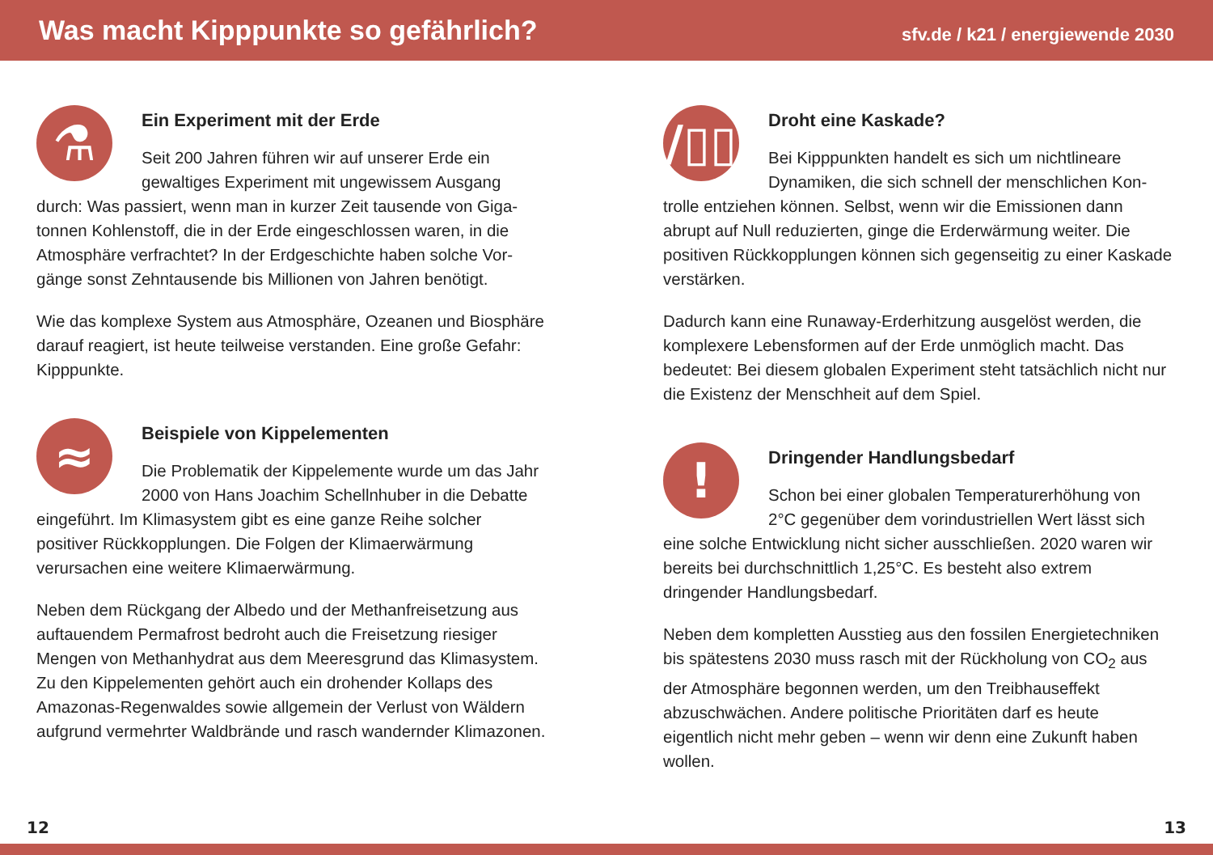Was macht Kipppunkte so gefährlich?
sfv.de / k21 / energiewende 2030
⚗
Ein Experiment mit der Erde
Seit 200 Jahren führen wir auf unserer Erde ein gewaltiges Experiment mit ungewissem Ausgang durch: Was passiert, wenn man in kurzer Zeit tausende von Giga­tonnen Kohlenstoff, die in der Erde eingeschlossen waren, in die Atmosphäre verfrachtet? In der Erdgeschichte haben solche Vor­gänge sonst Zehntausende bis Millionen von Jahren benötigt.
Wie das komplexe System aus Atmosphäre, Ozeanen und Biosphäre darauf reagiert, ist heute teilweise verstanden. Eine große Gefahr: Kipppunkte.
≈
Beispiele von Kippelementen
Die Problematik der Kippelemente wurde um das Jahr 2000 von Hans Joachim Schellnhuber in die Debatte eingeführt. Im Klimasystem gibt es eine ganze Reihe sol­cher positiver Rückkopplungen. Die Folgen der Klimaerwärmung verursachen eine weitere Klimaerwärmung.
Neben dem Rückgang der Albedo und der Methanfreisetzung aus auftauendem Permafrost bedroht auch die Freisetzung riesiger Mengen von Methanhydrat aus dem Meeresgrund das Klima­system. Zu den Kippelementen gehört auch ein drohender Kollaps des Amazonas-Regenwaldes sowie allgemein der Verlust von Wäldern aufgrund vermehrter Waldbrände und rasch wandernder Klimazonen.
/▯▯
Droht eine Kaskade?
Bei Kipppunkten handelt es sich um nichtlineare Dynamiken, die sich schnell der menschlichen Kon­trolle entziehen können. Selbst, wenn wir die Emissionen dann abrupt auf Null reduzierten, ginge die Erderwärmung weiter. Die positiven Rückkopplungen können sich gegenseitig zu einer Kaskade verstärken.
Dadurch kann eine Runaway-Erderhitzung ausgelöst werden, die komplexere Lebensformen auf der Erde unmöglich macht. Das bedeutet: Bei diesem globalen Experiment steht tatsächlich nicht nur die Existenz der Menschheit auf dem Spiel.
!
Dringender Handlungsbedarf
Schon bei einer globalen Temperaturerhöhung von 2°C gegenüber dem vorindustriellen Wert lässt sich eine solche Entwicklung nicht sicher ausschließen. 2020 waren wir bereits bei durchschnittlich 1,25°C. Es besteht also extrem dringender Handlungsbedarf.
Neben dem kompletten Ausstieg aus den fossilen Energie­techniken bis spätestens 2030 muss rasch mit der Rückholung von CO<sub>2</sub> aus der Atmosphäre begonnen werden, um den Treibhauseffekt abzuschwächen. Andere politische Prioritäten darf es heute eigentlich nicht mehr geben – wenn wir denn eine Zukunft haben wollen.
12 13